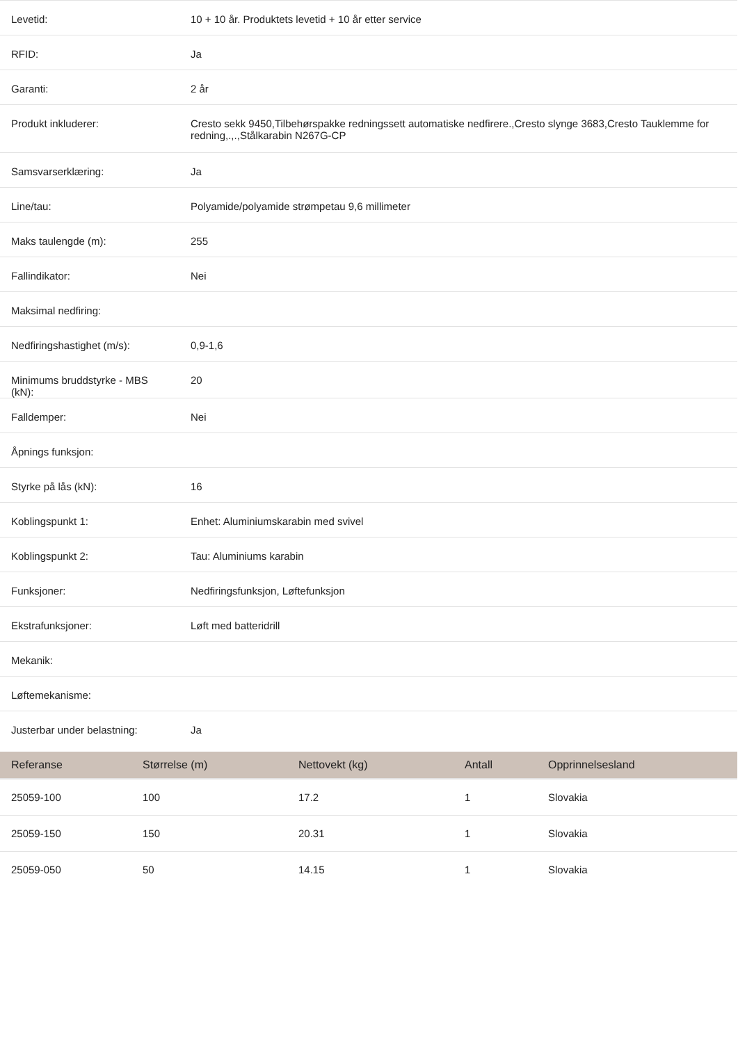| Levetid: | 10 + 10 år. Produktets levetid + 10 år etter service |
| RFID: | Ja |
| Garanti: | 2 år |
| Produkt inkluderer: | Cresto sekk 9450,Tilbehørspakke redningssett automatiske nedfirere.,Cresto slynge 3683,Cresto Tauklemme for redning,.,.,Stålkarabin N267G-CP |
| Samsvarserklæring: | Ja |
| Line/tau: | Polyamide/polyamide strømpetau 9,6 millimeter |
| Maks taulengde (m): | 255 |
| Fallindikator: | Nei |
| Maksimal nedfiring: | |
| Nedfiringshastighet (m/s): | 0,9-1,6 |
| Minimums bruddstyrke - MBS (kN): | 20 |
| Falldemper: | Nei |
| Åpnings funksjon: | |
| Styrke på lås (kN): | 16 |
| Koblingspunkt 1: | Enhet: Aluminiumskarabin med svivel |
| Koblingspunkt 2: | Tau: Aluminiums karabin |
| Funksjoner: | Nedfiringsfunksjon, Løftefunksjon |
| Ekstrafunksjoner: | Løft med batteridrill |
| Mekanik: | |
| Løftemekanisme: | |
| Justerbar under belastning: | Ja |
| Referanse | Størrelse (m) | Nettovekt (kg) | Antall | Opprinnelsesland |
| --- | --- | --- | --- | --- |
| 25059-100 | 100 | 17.2 | 1 | Slovakia |
| 25059-150 | 150 | 20.31 | 1 | Slovakia |
| 25059-050 | 50 | 14.15 | 1 | Slovakia |